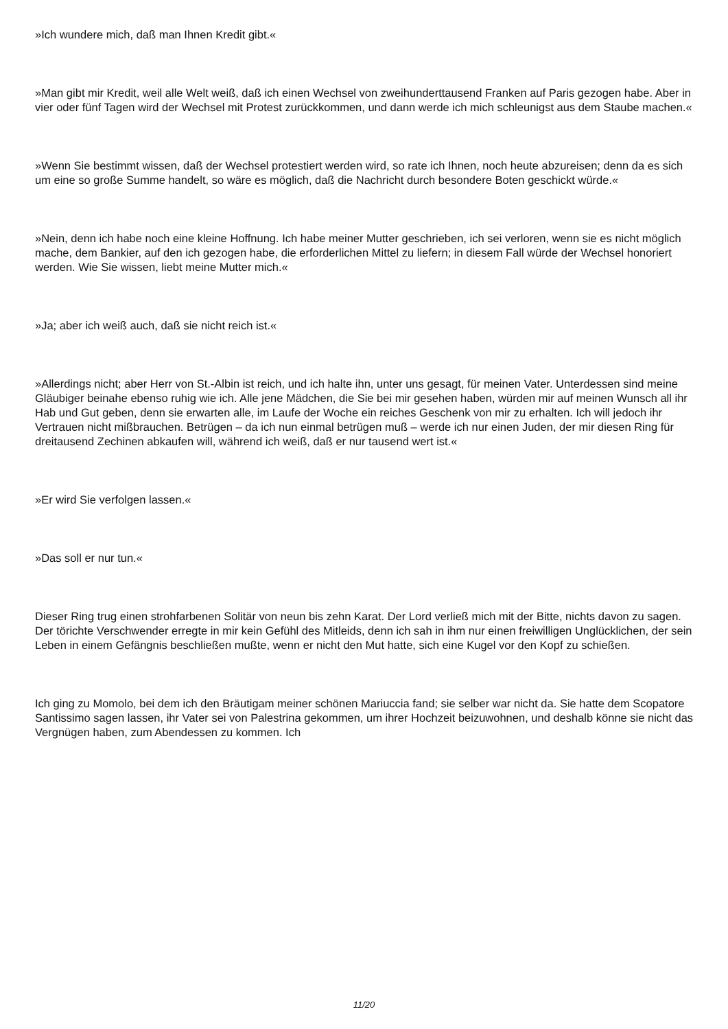»Ich wundere mich, daß man Ihnen Kredit gibt.«
»Man gibt mir Kredit, weil alle Welt weiß, daß ich einen Wechsel von zweihunderttausend Franken auf Paris gezogen habe. Aber in vier oder fünf Tagen wird der Wechsel mit Protest zurückkommen, und dann werde ich mich schleunigst aus dem Staube machen.«
»Wenn Sie bestimmt wissen, daß der Wechsel protestiert werden wird, so rate ich Ihnen, noch heute abzureisen; denn da es sich um eine so große Summe handelt, so wäre es möglich, daß die Nachricht durch besondere Boten geschickt würde.«
»Nein, denn ich habe noch eine kleine Hoffnung. Ich habe meiner Mutter geschrieben, ich sei verloren, wenn sie es nicht möglich mache, dem Bankier, auf den ich gezogen habe, die erforderlichen Mittel zu liefern; in diesem Fall würde der Wechsel honoriert werden. Wie Sie wissen, liebt meine Mutter mich.«
»Ja; aber ich weiß auch, daß sie nicht reich ist.«
»Allerdings nicht; aber Herr von St.-Albin ist reich, und ich halte ihn, unter uns gesagt, für meinen Vater. Unterdessen sind meine Gläubiger beinahe ebenso ruhig wie ich. Alle jene Mädchen, die Sie bei mir gesehen haben, würden mir auf meinen Wunsch all ihr Hab und Gut geben, denn sie erwarten alle, im Laufe der Woche ein reiches Geschenk von mir zu erhalten. Ich will jedoch ihr Vertrauen nicht mißbrauchen. Betrügen – da ich nun einmal betrügen muß – werde ich nur einen Juden, der mir diesen Ring für dreitausend Zechinen abkaufen will, während ich weiß, daß er nur tausend wert ist.«
»Er wird Sie verfolgen lassen.«
»Das soll er nur tun.«
Dieser Ring trug einen strohfarbenen Solitär von neun bis zehn Karat. Der Lord verließ mich mit der Bitte, nichts davon zu sagen. Der törichte Verschwender erregte in mir kein Gefühl des Mitleids, denn ich sah in ihm nur einen freiwilligen Unglücklichen, der sein Leben in einem Gefängnis beschließen mußte, wenn er nicht den Mut hatte, sich eine Kugel vor den Kopf zu schießen.
Ich ging zu Momolo, bei dem ich den Bräutigam meiner schönen Mariuccia fand; sie selber war nicht da. Sie hatte dem Scopatore Santissimo sagen lassen, ihr Vater sei von Palestrina gekommen, um ihrer Hochzeit beizuwohnen, und deshalb könne sie nicht das Vergnügen haben, zum Abendessen zu kommen. Ich
11/20